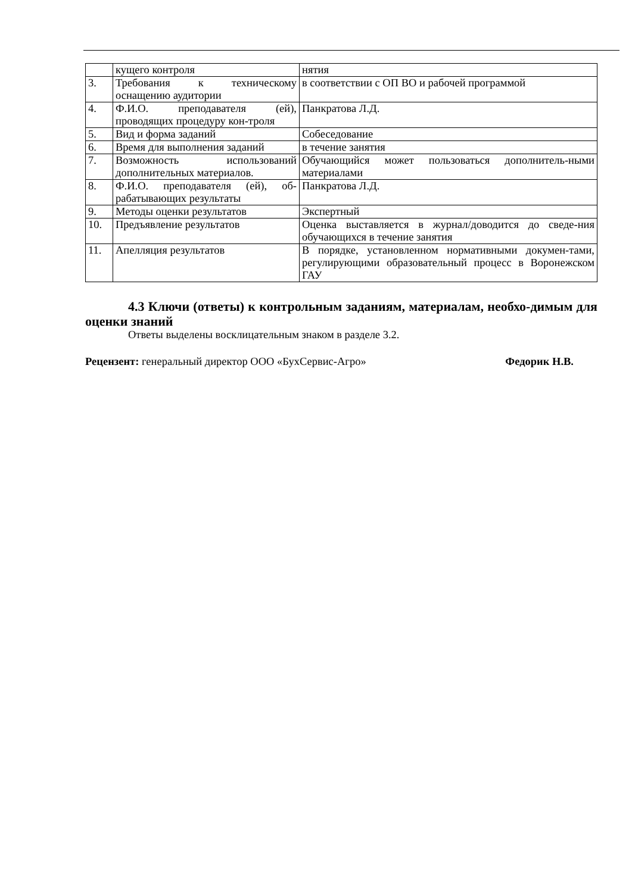| | кущего контроля | нятия |
| 3. | Требования к техническому оснащению аудитории | в соответствии с ОП ВО и рабочей программой |
| 4. | Ф.И.О. преподавателя (ей), проводящих процедуру кон-троля | Панкратова Л.Д. |
| 5. | Вид и форма заданий | Собеседование |
| 6. | Время для выполнения заданий | в течение занятия |
| 7. | Возможность использований дополнительных материалов. | Обучающийся может пользоваться дополнитель-ными материалами |
| 8. | Ф.И.О. преподавателя (ей), об-рабатывающих результаты | Панкратова Л.Д. |
| 9. | Методы оценки результатов | Экспертный |
| 10. | Предъявление результатов | Оценка выставляется в журнал/доводится до сведе-ния обучающихся в течение занятия |
| 11. | Апелляция результатов | В порядке, установленном нормативными докумен-тами, регулирующими образовательный процесс в Воронежском ГАУ |
4.3 Ключи (ответы) к контрольным заданиям, материалам, необхо-димым для оценки знаний
Ответы выделены восклицательным знаком в разделе 3.2.
Рецензент: генеральный директор ООО «БухСервис-Агро» Федорик Н.В.